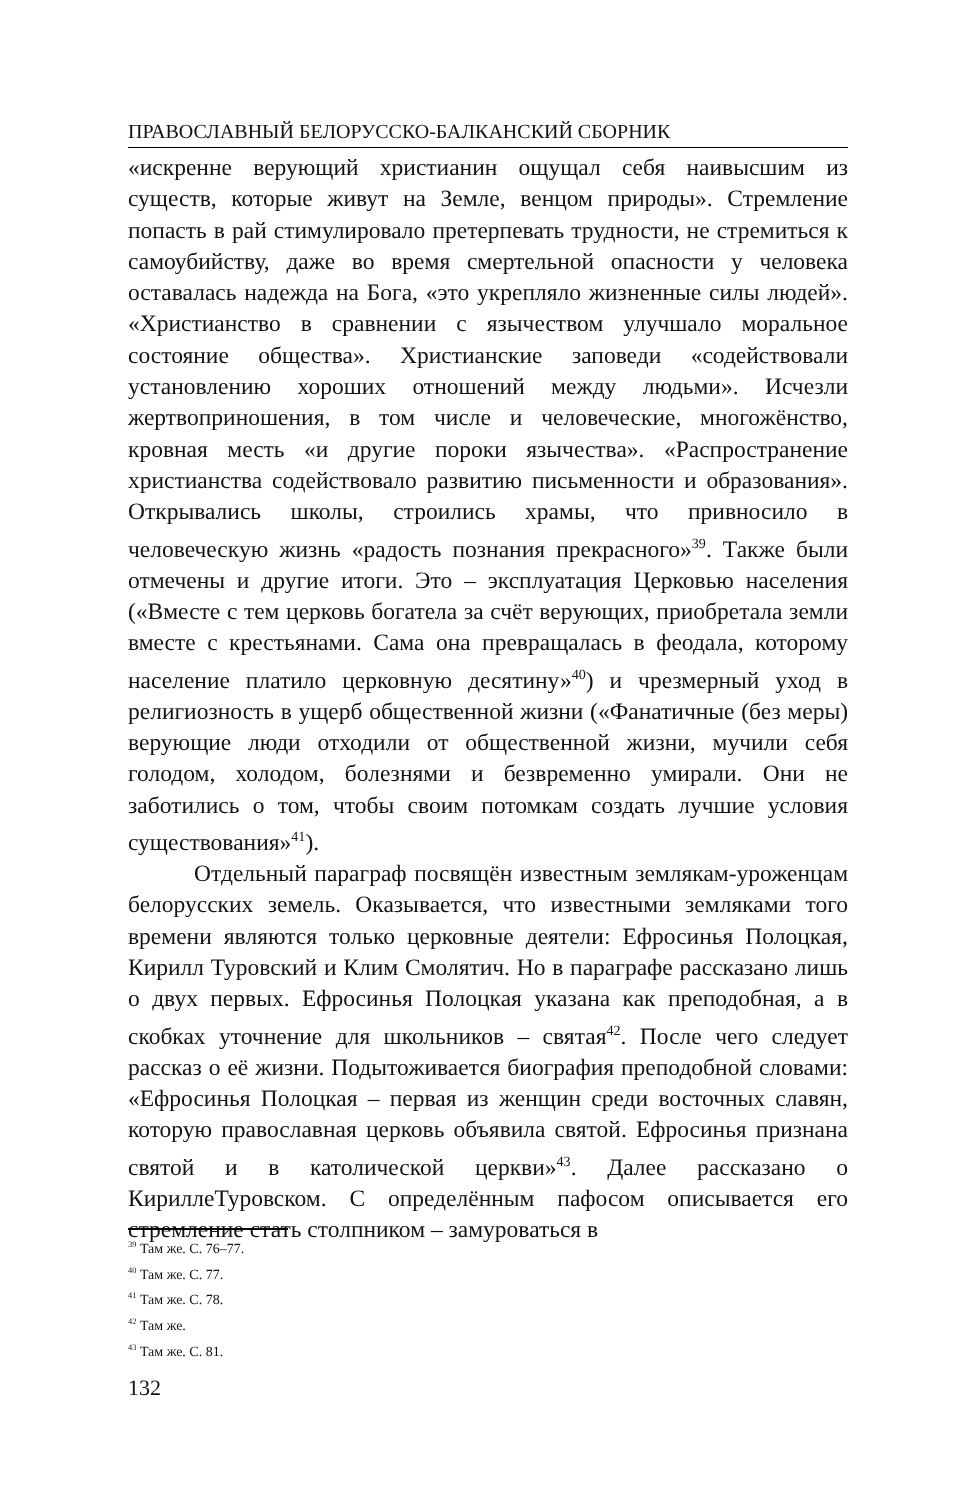ПРАВОСЛАВНЫЙ БЕЛОРУССКО-БАЛКАНСКИЙ СБОРНИК
«искренне верующий христианин ощущал себя наивысшим из существ, которые живут на Земле, венцом природы». Стремление попасть в рай стимулировало претерпевать трудности, не стремиться к самоубийству, даже во время смертельной опасности у человека оставалась надежда на Бога, «это укрепляло жизненные силы людей». «Христианство в сравнении с язычеством улучшало моральное состояние общества». Христианские заповеди «содействовали установлению хороших отношений между людьми». Исчезли жертвоприношения, в том числе и человеческие, многожёнство, кровная месть «и другие пороки язычества». «Распространение христианства содействовало развитию письменности и образования». Открывались школы, строились храмы, что привносило в человеческую жизнь «радость познания прекрасного»<sup>39</sup>. Также были отмечены и другие итоги. Это – эксплуатация Церковью населения («Вместе с тем церковь богатела за счёт верующих, приобретала земли вместе с крестьянами. Сама она превращалась в феодала, которому население платило церковную десятину»<sup>40</sup>) и чрезмерный уход в религиозность в ущерб общественной жизни («Фанатичные (без меры) верующие люди отходили от общественной жизни, мучили себя голодом, холодом, болезнями и безвременно умирали. Они не заботились о том, чтобы своим потомкам создать лучшие условия существования»<sup>41</sup>).
Отдельный параграф посвящён известным землякам-уроженцам белорусских земель. Оказывается, что известными земляками того времени являются только церковные деятели: Ефросинья Полоцкая, Кирилл Туровский и Клим Смолятич. Но в параграфе рассказано лишь о двух первых. Ефросинья Полоцкая указана как преподобная, а в скобках уточнение для школьников – святая<sup>42</sup>. После чего следует рассказ о её жизни. Подытоживается биография преподобной словами: «Ефросинья Полоцкая – первая из женщин среди восточных славян, которую православная церковь объявила святой. Ефросинья признана святой и в католической церкви»<sup>43</sup>. Далее рассказано о КириллеТуровском. С определённым пафосом описывается его стремление стать столпником – замуроваться в
<sup>39</sup> Там же. С. 76–77.
<sup>40</sup> Там же. С. 77.
<sup>41</sup> Там же. С. 78.
<sup>42</sup> Там же.
<sup>43</sup> Там же. С. 81.
132